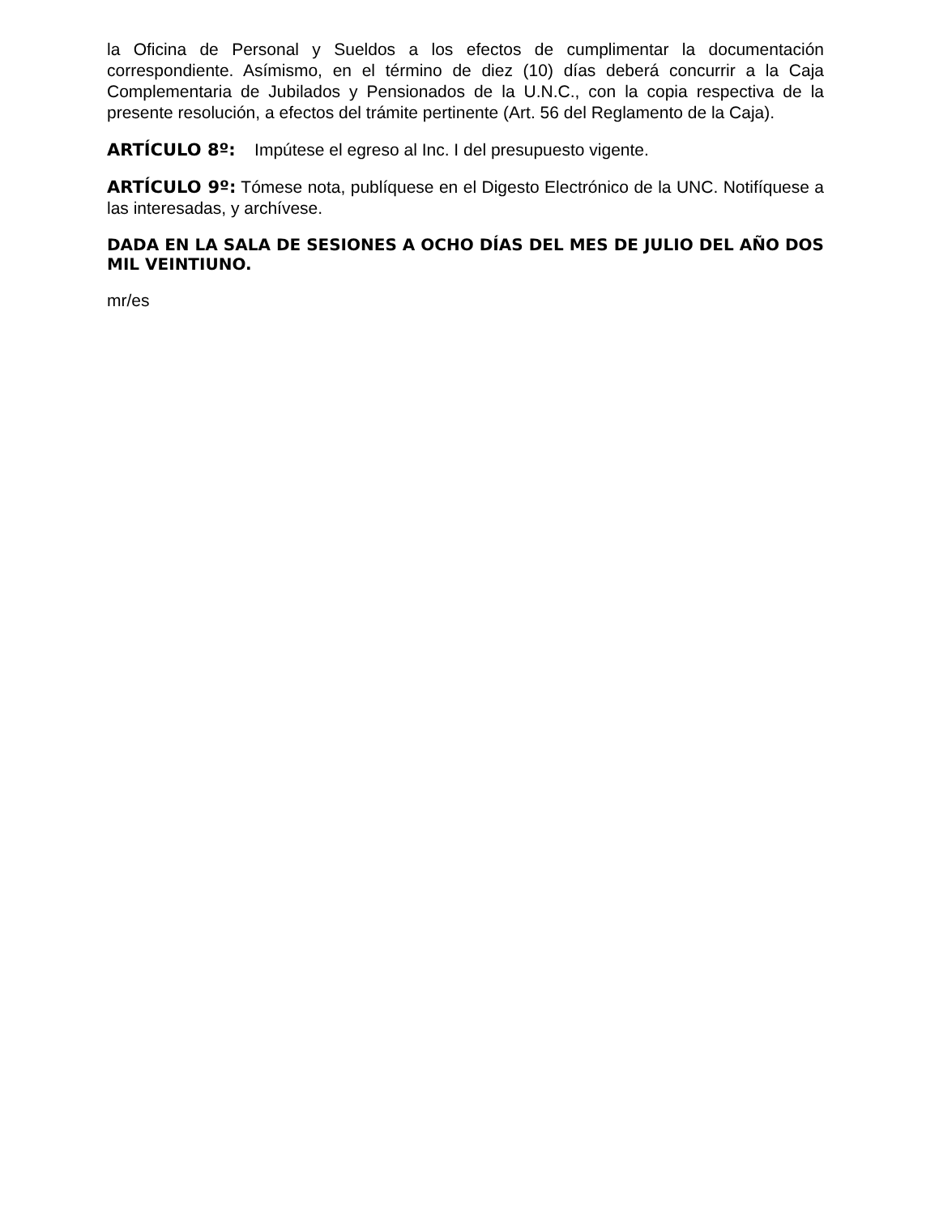la Oficina de Personal y Sueldos a los efectos de cumplimentar la documentación correspondiente. Asímismo, en el término de diez (10) días deberá concurrir a la Caja Complementaria de Jubilados y Pensionados de la U.N.C., con la copia respectiva de la presente resolución, a efectos del trámite pertinente (Art. 56 del Reglamento de la Caja).
ARTÍCULO 8º: Impútese el egreso al Inc. I del presupuesto vigente.
ARTÍCULO 9º: Tómese nota, publíquese en el Digesto Electrónico de la UNC. Notifíquese a las interesadas, y archívese.
DADA EN LA SALA DE SESIONES A OCHO DÍAS DEL MES DE JULIO DEL AÑO DOS MIL VEINTIUNO.
mr/es